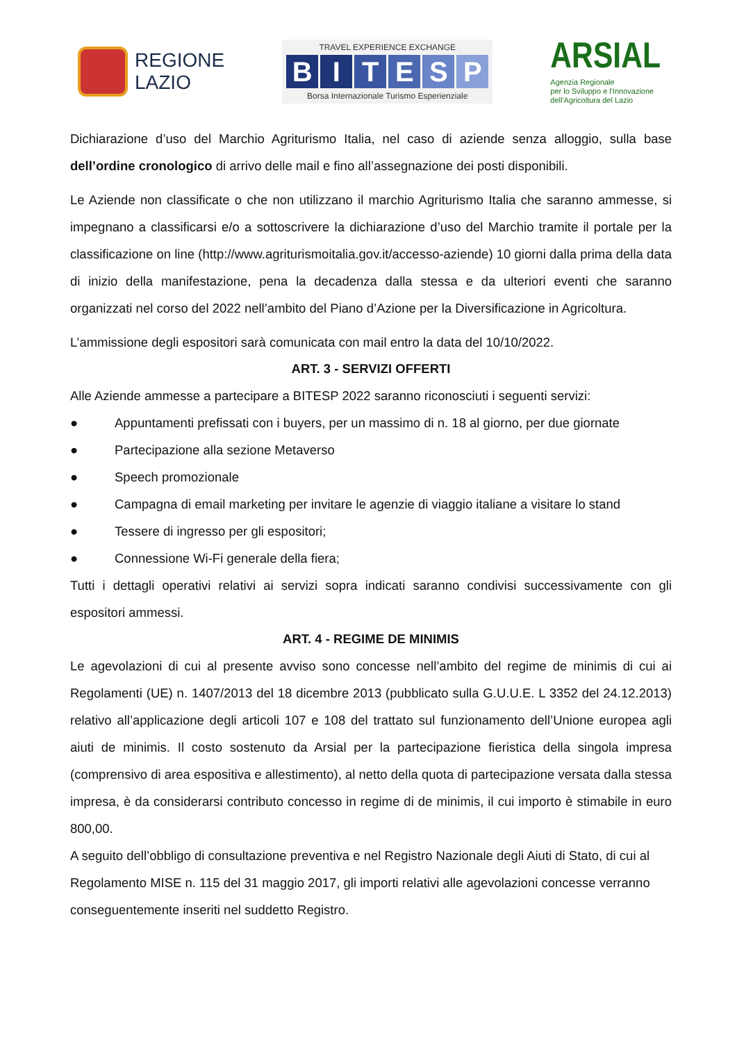REGIONE
LAZIO
TRAVEL EXPERIENCE EXCHANGE
BITESP
Borsa Internazionale Turismo Esperienziale
ARSIAL
Agenzia Regionale
per lo Sviluppo e l'Innovazione
dell'Agricoltura del Lazio
Dichiarazione d’uso del Marchio Agriturismo Italia, nel caso di aziende senza alloggio, sulla base dell’ordine cronologico di arrivo delle mail e fino all’assegnazione dei posti disponibili.
Le Aziende non classificate o che non utilizzano il marchio Agriturismo Italia che saranno ammesse, si impegnano a classificarsi e/o a sottoscrivere la dichiarazione d’uso del Marchio tramite il portale per la classificazione on line (http://www.agriturismoitalia.gov.it/accesso-aziende) 10 giorni dalla prima della data di inizio della manifestazione, pena la decadenza dalla stessa e da ulteriori eventi che saranno organizzati nel corso del 2022 nell’ambito del Piano d’Azione per la Diversificazione in Agricoltura.
L’ammissione degli espositori sarà comunicata con mail entro la data del 10/10/2022.
ART. 3 - SERVIZI OFFERTI
Alle Aziende ammesse a partecipare a BITESP 2022 saranno riconosciuti i seguenti servizi:
● Appuntamenti prefissati con i buyers, per un massimo di n. 18 al giorno, per due giornate
● Partecipazione alla sezione Metaverso
● Speech promozionale
● Campagna di email marketing per invitare le agenzie di viaggio italiane a visitare lo stand
● Tessere di ingresso per gli espositori;
● Connessione Wi-Fi generale della fiera;
Tutti i dettagli operativi relativi ai servizi sopra indicati saranno condivisi successivamente con gli espositori ammessi.
ART. 4 - REGIME DE MINIMIS
Le agevolazioni di cui al presente avviso sono concesse nell’ambito del regime de minimis di cui ai Regolamenti (UE) n. 1407/2013 del 18 dicembre 2013 (pubblicato sulla G.U.U.E. L 3352 del 24.12.2013) relativo all’applicazione degli articoli 107 e 108 del trattato sul funzionamento dell’Unione europea agli aiuti de minimis. Il costo sostenuto da Arsial per la partecipazione fieristica della singola impresa (comprensivo di area espositiva e allestimento), al netto della quota di partecipazione versata dalla stessa impresa, è da considerarsi contributo concesso in regime di de minimis, il cui importo è stimabile in euro 800,00.
A seguito dell’obbligo di consultazione preventiva e nel Registro Nazionale degli Aiuti di Stato, di cui al Regolamento MISE n. 115 del 31 maggio 2017, gli importi relativi alle agevolazioni concesse verranno conseguentemente inseriti nel suddetto Registro.